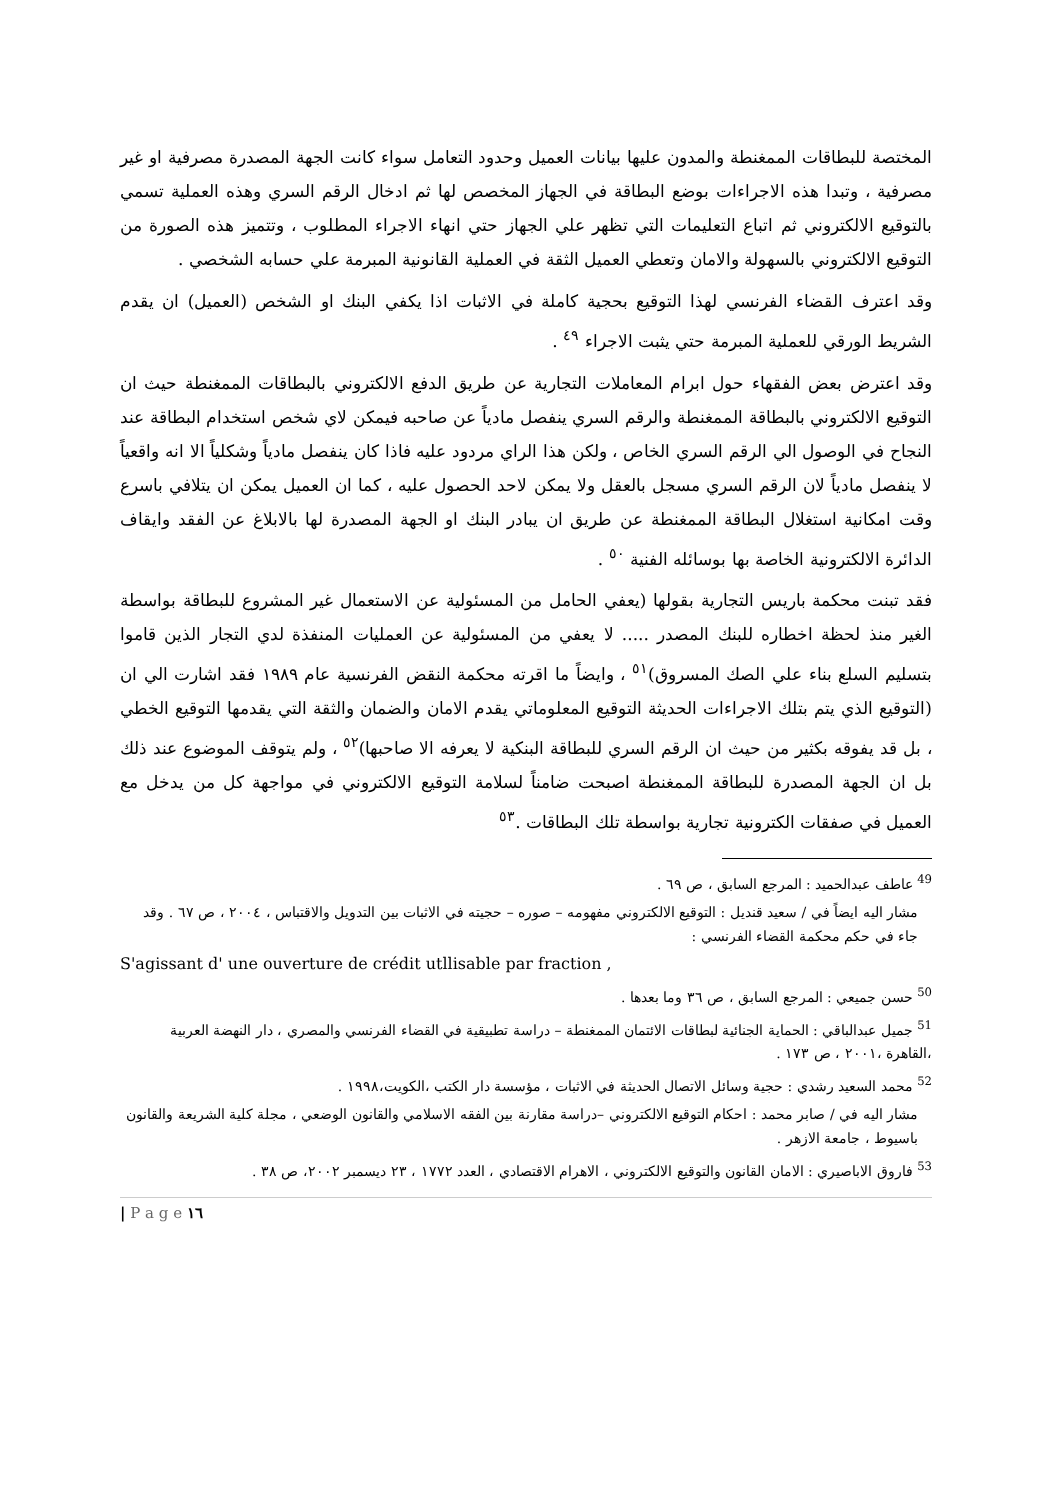المختصة للبطاقات الممغنطة والمدون عليها بيانات العميل وحدود التعامل سواء كانت الجهة المصدرة مصرفية او غير مصرفية ، وتبدا هذه الاجراءات بوضع البطاقة في الجهاز المخصص لها ثم ادخال الرقم السري وهذه العملية تسمي بالتوقيع الالكتروني ثم اتباع التعليمات التي تظهر علي الجهاز حتي انهاء الاجراء المطلوب ، وتتميز هذه الصورة من التوقيع الالكتروني بالسهولة والامان وتعطي العميل الثقة في العملية القانونية المبرمة علي حسابه الشخصي .
وقد اعترف القضاء الفرنسي لهذا التوقيع بحجية كاملة في الاثبات اذا يكفي البنك او الشخص (العميل) ان يقدم الشريط الورقي للعملية المبرمة حتي يثبت الاجراء <sup>٤٩</sup> .
وقد اعترض بعض الفقهاء حول ابرام المعاملات التجارية عن طريق الدفع الالكتروني بالبطاقات الممغنطة حيث ان التوقيع الالكتروني بالبطاقة الممغنطة والرقم السري ينفصل مادياً عن صاحبه فيمكن لاي شخص استخدام البطاقة عند النجاح في الوصول الي الرقم السري الخاص ، ولكن هذا الراي مردود عليه فاذا كان ينفصل مادياً وشكلياً الا انه واقعياً لا ينفصل مادياً لان الرقم السري مسجل بالعقل ولا يمكن لاحد الحصول عليه ، كما ان العميل يمكن ان يتلافي باسرع وقت امكانية استغلال البطاقة الممغنطة عن طريق ان يبادر البنك او الجهة المصدرة لها بالابلاغ عن الفقد وايقاف الدائرة الالكترونية الخاصة بها بوسائله الفنية <sup>٥٠</sup> .
فقد تبنت محكمة باريس التجارية بقولها (يعفي الحامل من المسئولية عن الاستعمال غير المشروع للبطاقة بواسطة الغير منذ لحظة اخطاره للبنك المصدر ..... لا يعفي من المسئولية عن العمليات المنفذة لدي التجار الذين قاموا بتسليم السلع بناء علي الصك المسروق)<sup>٥١</sup> ، وايضاً ما اقرته محكمة النقض الفرنسية عام ١٩٨٩ فقد اشارت الي ان (التوقيع الذي يتم بتلك الاجراءات الحديثة التوقيع المعلوماتي يقدم الامان والضمان والثقة التي يقدمها التوقيع الخطي ، بل قد يفوقه بكثير من حيث ان الرقم السري للبطاقة البنكية لا يعرفه الا صاحبها)<sup>٥٢</sup> ، ولم يتوقف الموضوع عند ذلك بل ان الجهة المصدرة للبطاقة الممغنطة اصبحت ضامناً لسلامة التوقيع الالكتروني في مواجهة كل من يدخل مع العميل في صفقات الكترونية تجارية بواسطة تلك البطاقات .<sup>٥٣</sup>
<sup>49</sup> عاطف عبدالحميد : المرجع السابق ، ص ٦٩ .
مشار اليه ايضاً في / سعيد قنديل : التوقيع الالكتروني مفهومه – صوره – حجيته في الاثبات بين التدويل والاقتباس ، ٢٠٠٤ ، ص ٦٧ . وقد جاء في حكم محكمة القضاء الفرنسي :
S'agissant d' une ouverture de crédit utllisable par fraction ,
<sup>50</sup> حسن جميعي : المرجع السابق ، ص ٣٦ وما بعدها .
<sup>51</sup> جميل عبدالباقي : الحماية الجنائية لبطاقات الائتمان الممغنطة – دراسة تطبيقية في القضاء الفرنسي والمصري ، دار النهضة العربية ،القاهرة ،٢٠٠١ ، ص ١٧٣ .
<sup>52</sup> محمد السعيد رشدي : حجية وسائل الاتصال الحديثة في الاثبات ، مؤسسة دار الكتب ،الكويت،١٩٩٨ .
مشار اليه في / صابر محمد : احكام التوقيع الالكتروني –دراسة مقارنة بين الفقه الاسلامي والقانون الوضعي ، مجلة كلية الشريعة والقانون باسيوط ، جامعة الازهر .
<sup>53</sup> فاروق الاباصيري : الامان القانون والتوقيع الالكتروني ، الاهرام الاقتصادي ، العدد ١٧٧٢ ، ٢٣ ديسمبر ٢٠٠٢، ص ٣٨ .
| P a g e ١٦